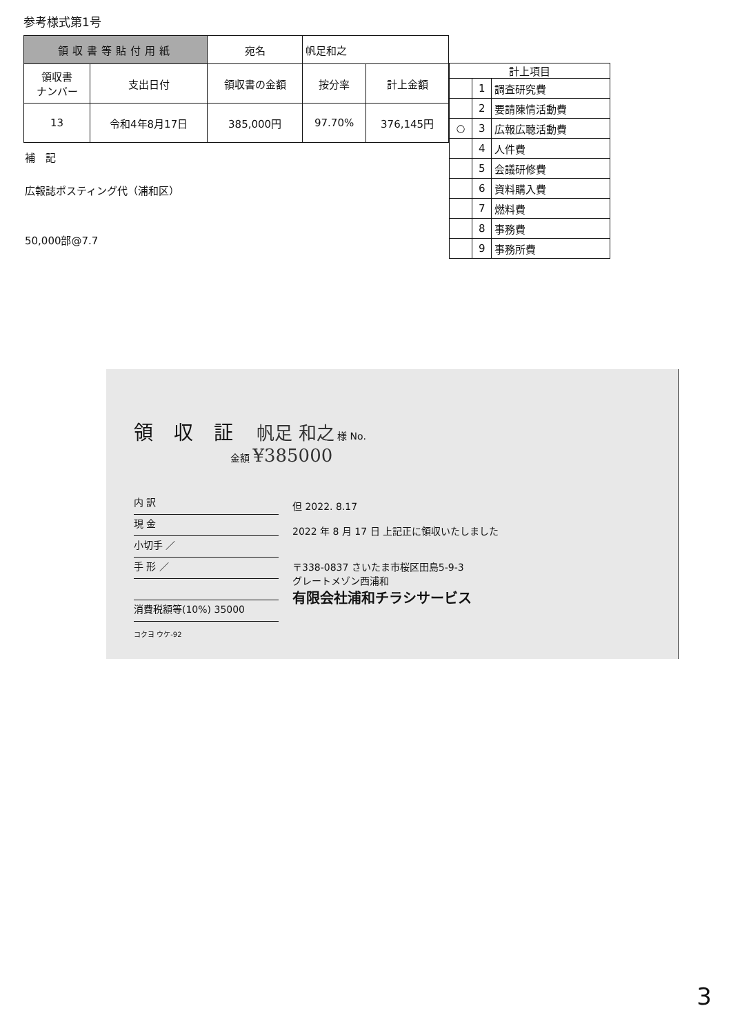参考様式第1号
| 領収書等貼付用紙 | | 宛名 | 帆足和之 | |
| 領収書 ナンバー | 支出日付 | 領収書の金額 | 按分率 | 計上金額 |
| 13 | 令和4年8月17日 | 385,000円 | 97.70% | 376,145円 |
補　記
広報誌ポスティング代（浦和区）
50,000部@7.7
| 計上項目 | | |
| --- | --- | --- |
| | 1 | 調査研究費 |
| | 2 | 要請陳情活動費 |
| ○ | 3 | 広報広聴活動費 |
| | 4 | 人件費 |
| | 5 | 会議研修費 |
| | 6 | 資料購入費 |
| | 7 | 燃料費 |
| | 8 | 事務費 |
| | 9 | 事務所費 |
領収証
帆足 和之 様 No.
金額 ¥385000
内 訳
現 金
小切手 ／
手 形 ／
消費税額等(10%) 35000
但 2022. 8.17
2022 年 8 月 17 日 上記正に領収いたしました
〒338-0837 さいたま市桜区田島5-9-3
グレートメゾン西浦和
有限会社浦和チラシサービス
コクヨ ウケ-92
3